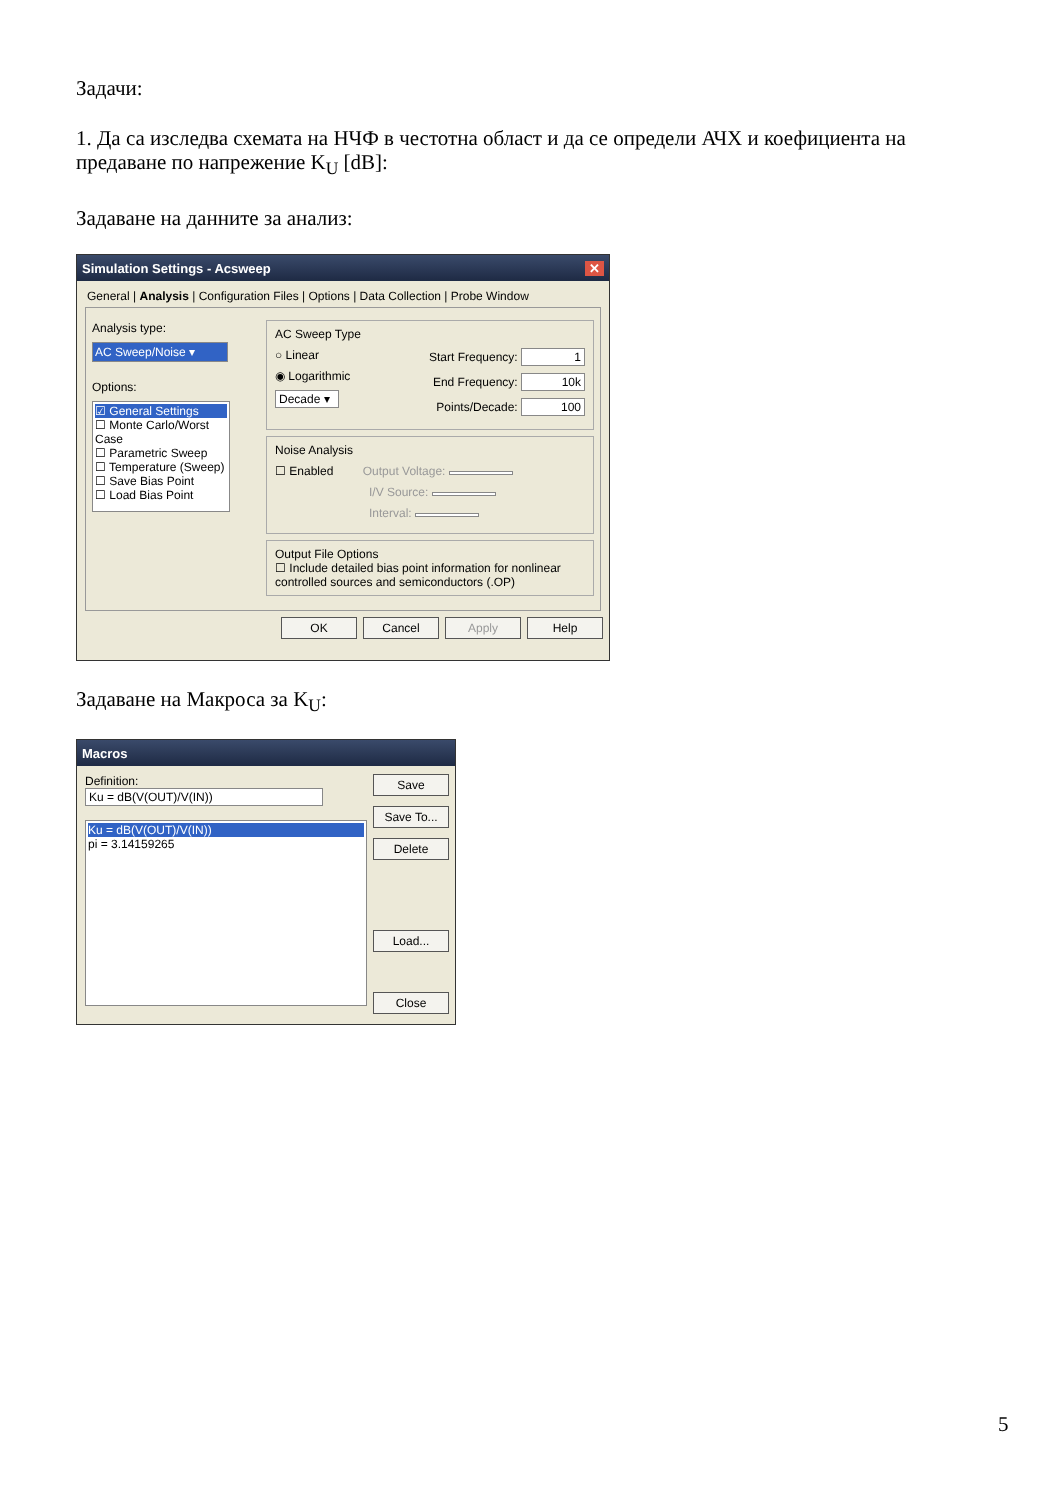Задачи:
1. Да са изследва схемата на НЧФ в честотна област и да се определи АЧХ и коефициента на предаване по напрежение K<sub>U</sub> [dB]:
Задаване на данните за анализ:
Simulation Settings - Acsweep ✕
General | Analysis | Configuration Files | Options | Data Collection | Probe Window
Analysis type:
AC Sweep/Noise ▾
Options:
☑ General Settings
☐ Monte Carlo/Worst Case
☐ Parametric Sweep
☐ Temperature (Sweep)
☐ Save Bias Point
☐ Load Bias Point
AC Sweep Type
○ Linear
◉ Logarithmic
Decade ▾
Start Frequency: 1
End Frequency: 10k
Points/Decade: 100
Noise Analysis
☐ Enabled Output Voltage:
I/V Source:
Interval:
Output File Options
☐ Include detailed bias point information for nonlinear controlled sources and semiconductors (.OP)
OK Cancel Apply Help
Задаване на Макроса за K<sub>U</sub>:
Macros
Definition: Ku = dB(V(OUT)/V(IN))
Ku = dB(V(OUT)/V(IN))
pi = 3.14159265
Save
Save To...
Delete
Load...
Close
5